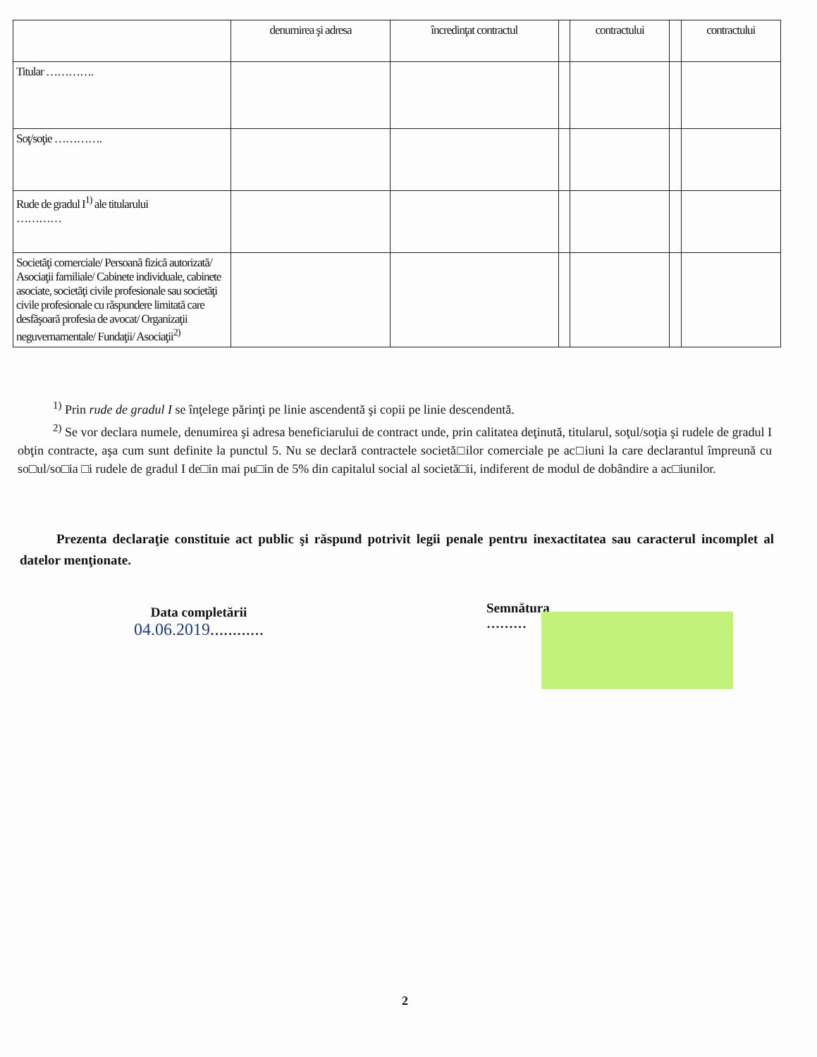| | denumirea şi adresa | încredinţat contractul | | contractului | | contractului |
| Titular …………. | | | | | | |
| Soţ/soţie …………. | | | | | | |
| Rude de gradul I<sup>1)</sup> ale titularului ………… | | | | | | |
| Societăţi comerciale/ Persoană fizică autorizată/ Asociaţii familiale/ Cabinete individuale, cabinete asociate, societăţi civile profesionale sau societăţi civile profesionale cu răspundere limitată care desfăşoară profesia de avocat/ Organizaţii neguvernamentale/ Fundaţii/ Asociaţii<sup>2)</sup> | | | | | | |
<sup>1)</sup> Prin rude de gradul I se înţelege părinţi pe linie ascendentă şi copii pe linie descendentă.
<sup>2)</sup> Se vor declara numele, denumirea şi adresa beneficiarului de contract unde, prin calitatea deţinută, titularul, soţul/soţia şi rudele de gradul I obţin contracte, aşa cum sunt definite la punctul 5. Nu se declară contractele societă□ilor comerciale pe ac□iuni la care declarantul împreună cu so□ul/so□ia □i rudele de gradul I de□in mai pu□in de 5% din capitalul social al societă□ii, indiferent de modul de dobândire a ac□iunilor.
Prezenta declaraţie constituie act public şi răspund potrivit legii penale pentru inexactitatea sau caracterul incomplet al datelor menţionate.
Data completării
04.06.2019…………
Semnătura
………
2